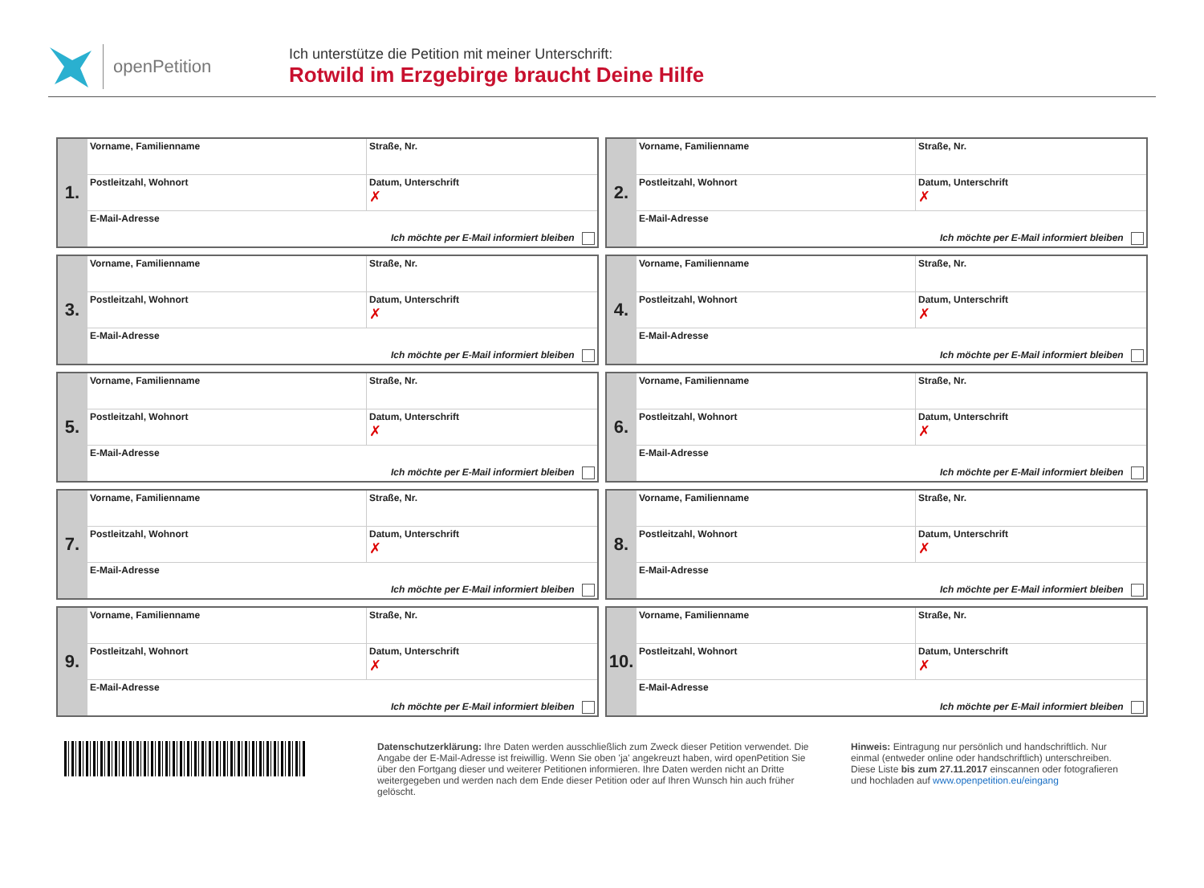openPetition
Ich unterstütze die Petition mit meiner Unterschrift:
Rotwild im Erzgebirge braucht Deine Hilfe
| 1. | Vorname, Familienname | Straße, Nr. |
| | Postleitzahl, Wohnort | Datum, Unterschrift ✗ |
| | E-Mail-Adresse Ich möchte per E-Mail informiert bleiben | |
| 2. | Vorname, Familienname | Straße, Nr. |
| | Postleitzahl, Wohnort | Datum, Unterschrift ✗ |
| | E-Mail-Adresse Ich möchte per E-Mail informiert bleiben | |
| 3. | Vorname, Familienname | Straße, Nr. |
| | Postleitzahl, Wohnort | Datum, Unterschrift ✗ |
| | E-Mail-Adresse Ich möchte per E-Mail informiert bleiben | |
| 4. | Vorname, Familienname | Straße, Nr. |
| | Postleitzahl, Wohnort | Datum, Unterschrift ✗ |
| | E-Mail-Adresse Ich möchte per E-Mail informiert bleiben | |
| 5. | Vorname, Familienname | Straße, Nr. |
| | Postleitzahl, Wohnort | Datum, Unterschrift ✗ |
| | E-Mail-Adresse Ich möchte per E-Mail informiert bleiben | |
| 6. | Vorname, Familienname | Straße, Nr. |
| | Postleitzahl, Wohnort | Datum, Unterschrift ✗ |
| | E-Mail-Adresse Ich möchte per E-Mail informiert bleiben | |
| 7. | Vorname, Familienname | Straße, Nr. |
| | Postleitzahl, Wohnort | Datum, Unterschrift ✗ |
| | E-Mail-Adresse Ich möchte per E-Mail informiert bleiben | |
| 8. | Vorname, Familienname | Straße, Nr. |
| | Postleitzahl, Wohnort | Datum, Unterschrift ✗ |
| | E-Mail-Adresse Ich möchte per E-Mail informiert bleiben | |
| 9. | Vorname, Familienname | Straße, Nr. |
| | Postleitzahl, Wohnort | Datum, Unterschrift ✗ |
| | E-Mail-Adresse Ich möchte per E-Mail informiert bleiben | |
| 10. | Vorname, Familienname | Straße, Nr. |
| | Postleitzahl, Wohnort | Datum, Unterschrift ✗ |
| | E-Mail-Adresse Ich möchte per E-Mail informiert bleiben | |
Datenschutzerklärung: Ihre Daten werden ausschließlich zum Zweck dieser Petition verwendet. Die Angabe der E-Mail-Adresse ist freiwillig. Wenn Sie oben 'ja' angekreuzt haben, wird openPetition Sie über den Fortgang dieser und weiterer Petitionen informieren. Ihre Daten werden nicht an Dritte weitergegeben und werden nach dem Ende dieser Petition oder auf Ihren Wunsch hin auch früher gelöscht.
Hinweis: Eintragung nur persönlich und handschriftlich. Nur einmal (entweder online oder handschriftlich) unterschreiben. Diese Liste bis zum 27.11.2017 einscannen oder fotografieren und hochladen auf www.openpetition.eu/eingang